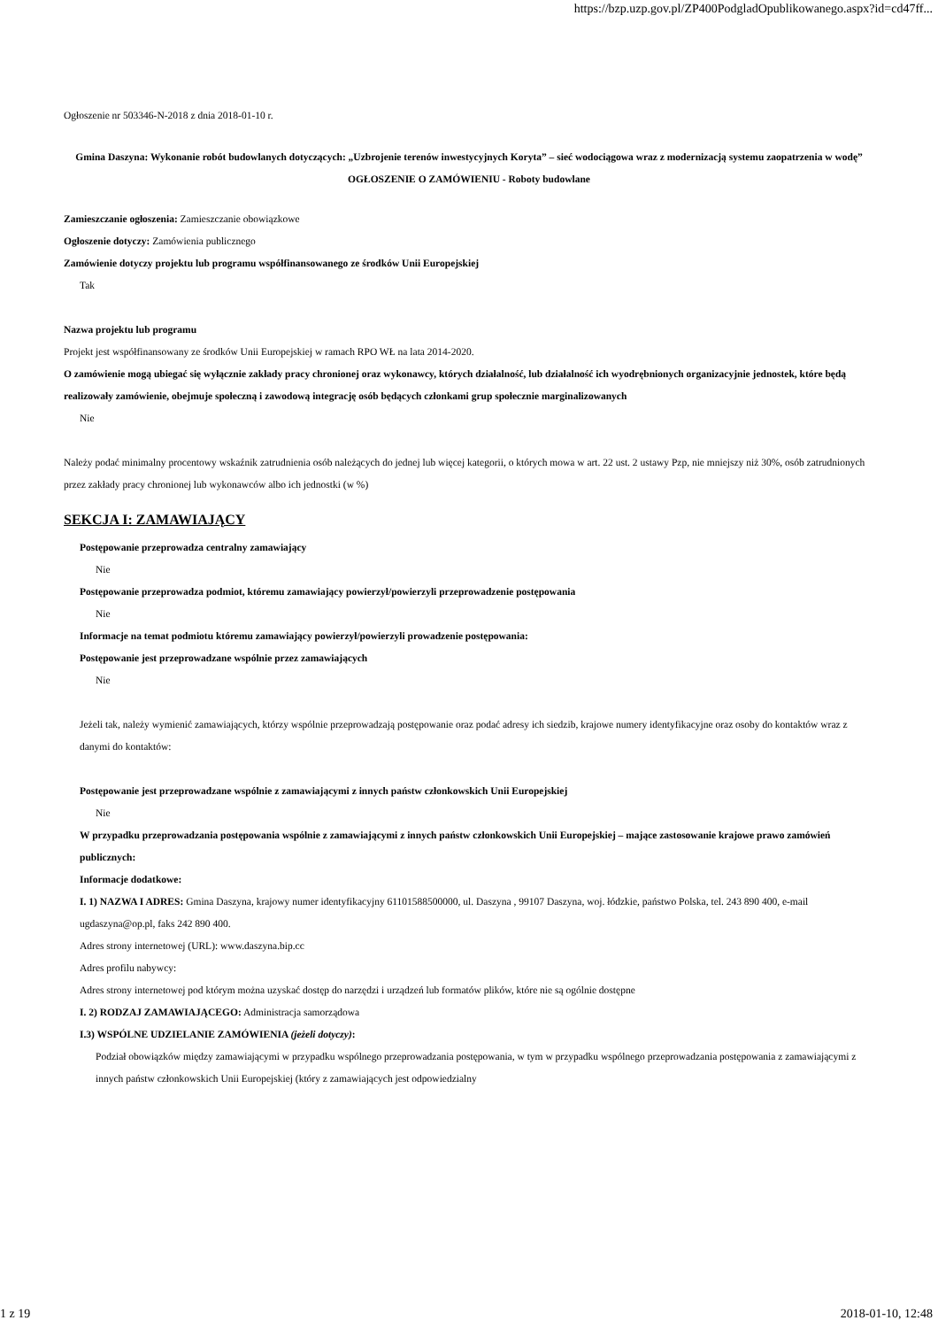https://bzp.uzp.gov.pl/ZP400PodgladOpublikowanego.aspx?id=cd47ff...
Ogłoszenie nr 503346-N-2018 z dnia 2018-01-10 r.
Gmina Daszyna: Wykonanie robót budowlanych dotyczących: „Uzbrojenie terenów inwestycyjnych Koryta” – sieć wodociągowa wraz z modernizacją systemu zaopatrzenia w wodę”
OGŁOSZENIE O ZAMÓWIENIU - Roboty budowlane
Zamieszczanie ogłoszenia: Zamieszczanie obowiązkowe
Ogłoszenie dotyczy: Zamówienia publicznego
Zamówienie dotyczy projektu lub programu współfinansowanego ze środków Unii Europejskiej
Tak
Nazwa projektu lub programu
Projekt jest współfinansowany ze środków Unii Europejskiej w ramach RPO WŁ na lata 2014-2020.
O zamówienie mogą ubiegać się wyłącznie zakłady pracy chronionej oraz wykonawcy, których działalność, lub działalność ich wyodrębnionych organizacyjnie jednostek, które będą realizowały zamówienie, obejmuje społeczną i zawodową integrację osób będących członkami grup społecznie marginalizowanych
Nie
Należy podać minimalny procentowy wskaźnik zatrudnienia osób należących do jednej lub więcej kategorii, o których mowa w art. 22 ust. 2 ustawy Pzp, nie mniejszy niż 30%, osób zatrudnionych przez zakłady pracy chronionej lub wykonawców albo ich jednostki (w %)
SEKCJA I: ZAMAWIAJĄCY
Postępowanie przeprowadza centralny zamawiający
Nie
Postępowanie przeprowadza podmiot, któremu zamawiający powierzył/powierzyli przeprowadzenie postępowania
Nie
Informacje na temat podmiotu któremu zamawiający powierzył/powierzyli prowadzenie postępowania:
Postępowanie jest przeprowadzane wspólnie przez zamawiających
Nie
Jeżeli tak, należy wymienić zamawiających, którzy wspólnie przeprowadzają postępowanie oraz podać adresy ich siedzib, krajowe numery identyfikacyjne oraz osoby do kontaktów wraz z danymi do kontaktów:
Postępowanie jest przeprowadzane wspólnie z zamawiającymi z innych państw członkowskich Unii Europejskiej
Nie
W przypadku przeprowadzania postępowania wspólnie z zamawiającymi z innych państw członkowskich Unii Europejskiej – mające zastosowanie krajowe prawo zamówień publicznych:
Informacje dodatkowe:
I. 1) NAZWA I ADRES: Gmina Daszyna, krajowy numer identyfikacyjny 61101588500000, ul. Daszyna , 99107 Daszyna, woj. łódzkie, państwo Polska, tel. 243 890 400, e-mail ugdaszyna@op.pl, faks 242 890 400.
Adres strony internetowej (URL): www.daszyna.bip.cc
Adres profilu nabywcy:
Adres strony internetowej pod którym można uzyskać dostęp do narzędzi i urządzeń lub formatów plików, które nie są ogólnie dostępne
I. 2) RODZAJ ZAMAWIAJĄCEGO: Administracja samorządowa
I.3) WSPÓLNE UDZIELANIE ZAMÓWIENIA (jeżeli dotyczy):
Podział obowiązków między zamawiającymi w przypadku wspólnego przeprowadzania postępowania, w tym w przypadku wspólnego przeprowadzania postępowania z zamawiającymi z innych państw członkowskich Unii Europejskiej (który z zamawiających jest odpowiedzialny
1 z 19 2018-01-10, 12:48